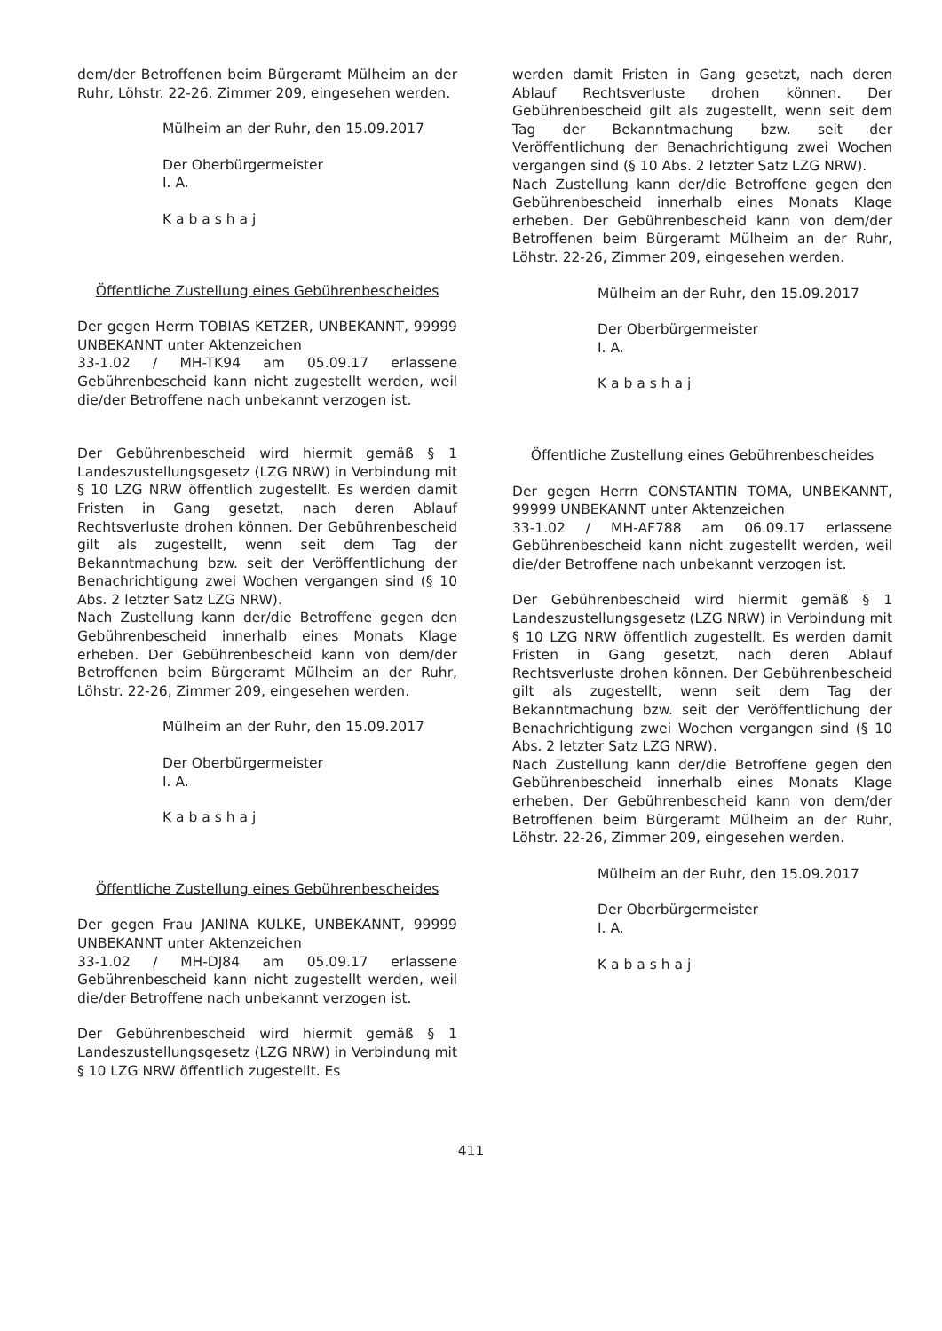dem/der Betroffenen beim Bürgeramt Mülheim an der Ruhr, Löhstr. 22-26, Zimmer 209, eingesehen werden.
Mülheim an der Ruhr, den 15.09.2017
Der Oberbürgermeister
I. A.
K a b a s h a j
Öffentliche Zustellung eines Gebührenbescheides
Der gegen Herrn TOBIAS KETZER, UNBEKANNT, 99999 UNBEKANNT unter Aktenzeichen
33-1.02 / MH-TK94 am 05.09.17 erlassene Gebührenbescheid kann nicht zugestellt werden, weil die/der Betroffene nach unbekannt verzogen ist.
Der Gebührenbescheid wird hiermit gemäß § 1 Landeszustellungsgesetz (LZG NRW) in Verbindung mit § 10 LZG NRW öffentlich zugestellt. Es werden damit Fristen in Gang gesetzt, nach deren Ablauf Rechtsverluste drohen können. Der Gebührenbescheid gilt als zugestellt, wenn seit dem Tag der Bekanntmachung bzw. seit der Veröffentlichung der Benachrichtigung zwei Wochen vergangen sind (§ 10 Abs. 2 letzter Satz LZG NRW).
Nach Zustellung kann der/die Betroffene gegen den Gebührenbescheid innerhalb eines Monats Klage erheben. Der Gebührenbescheid kann von dem/der Betroffenen beim Bürgeramt Mülheim an der Ruhr, Löhstr. 22-26, Zimmer 209, eingesehen werden.
Mülheim an der Ruhr, den 15.09.2017
Der Oberbürgermeister
I. A.
K a b a s h a j
Öffentliche Zustellung eines Gebührenbescheides
Der gegen Frau JANINA KULKE, UNBEKANNT, 99999 UNBEKANNT unter Aktenzeichen
33-1.02 / MH-DJ84 am 05.09.17 erlassene Gebührenbescheid kann nicht zugestellt werden, weil die/der Betroffene nach unbekannt verzogen ist.
Der Gebührenbescheid wird hiermit gemäß § 1 Landeszustellungsgesetz (LZG NRW) in Verbindung mit § 10 LZG NRW öffentlich zugestellt. Es
werden damit Fristen in Gang gesetzt, nach deren Ablauf Rechtsverluste drohen können. Der Gebührenbescheid gilt als zugestellt, wenn seit dem Tag der Bekanntmachung bzw. seit der Veröffentlichung der Benachrichtigung zwei Wochen vergangen sind (§ 10 Abs. 2 letzter Satz LZG NRW).
Nach Zustellung kann der/die Betroffene gegen den Gebührenbescheid innerhalb eines Monats Klage erheben. Der Gebührenbescheid kann von dem/der Betroffenen beim Bürgeramt Mülheim an der Ruhr, Löhstr. 22-26, Zimmer 209, eingesehen werden.
Mülheim an der Ruhr, den 15.09.2017
Der Oberbürgermeister
I. A.
K a b a s h a j
Öffentliche Zustellung eines Gebührenbescheides
Der gegen Herrn CONSTANTIN TOMA, UNBEKANNT, 99999 UNBEKANNT unter Aktenzeichen
33-1.02 / MH-AF788 am 06.09.17 erlassene Gebührenbescheid kann nicht zugestellt werden, weil die/der Betroffene nach unbekannt verzogen ist.
Der Gebührenbescheid wird hiermit gemäß § 1 Landeszustellungsgesetz (LZG NRW) in Verbindung mit § 10 LZG NRW öffentlich zugestellt. Es werden damit Fristen in Gang gesetzt, nach deren Ablauf Rechtsverluste drohen können. Der Gebührenbescheid gilt als zugestellt, wenn seit dem Tag der Bekanntmachung bzw. seit der Veröffentlichung der Benachrichtigung zwei Wochen vergangen sind (§ 10 Abs. 2 letzter Satz LZG NRW).
Nach Zustellung kann der/die Betroffene gegen den Gebührenbescheid innerhalb eines Monats Klage erheben. Der Gebührenbescheid kann von dem/der Betroffenen beim Bürgeramt Mülheim an der Ruhr, Löhstr. 22-26, Zimmer 209, eingesehen werden.
Mülheim an der Ruhr, den 15.09.2017
Der Oberbürgermeister
I. A.
K a b a s h a j
411